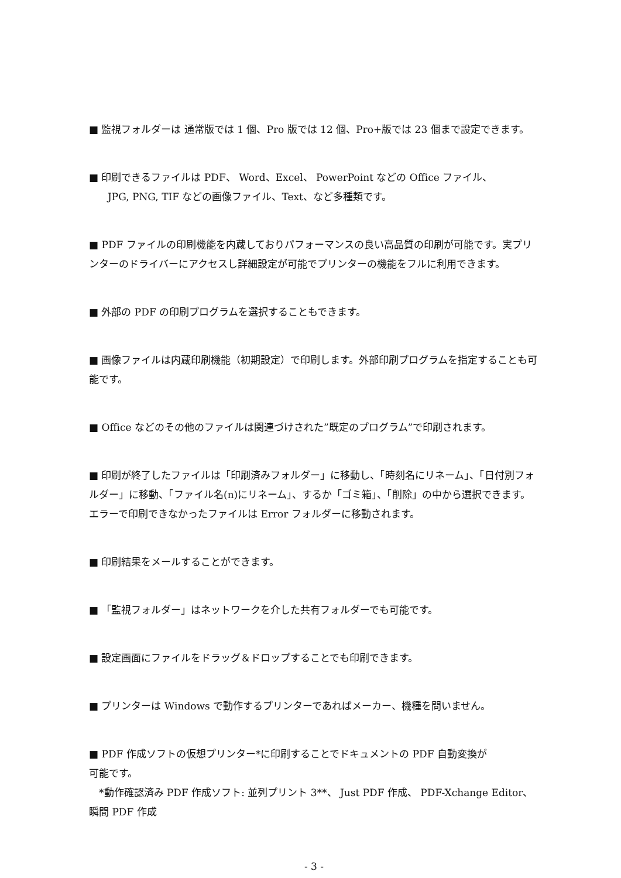■ 監視フォルダーは 通常版では 1 個、Pro 版では 12 個、Pro+版では 23 個まで設定できます。
■ 印刷できるファイルは PDF、 Word、Excel、 PowerPoint などの Office ファイル、
JPG, PNG, TIF などの画像ファイル、Text、など多種類です。
■ PDF ファイルの印刷機能を内蔵しておりパフォーマンスの良い高品質の印刷が可能です。実プリンターのドライバーにアクセスし詳細設定が可能でプリンターの機能をフルに利用できます。
■ 外部の PDF の印刷プログラムを選択することもできます。
■ 画像ファイルは内蔵印刷機能（初期設定）で印刷します。外部印刷プログラムを指定することも可能です。
■ Office などのその他のファイルは関連づけされた”既定のプログラム”で印刷されます。
■ 印刷が終了したファイルは「印刷済みフォルダー」に移動し、「時刻名にリネーム」、「日付別フォルダー」に移動、「ファイル名(n)にリネーム」、するか「ゴミ箱」、「削除」の中から選択できます。 エラーで印刷できなかったファイルは Error フォルダーに移動されます。
■ 印刷結果をメールすることができます。
■ 「監視フォルダー」はネットワークを介した共有フォルダーでも可能です。
■ 設定画面にファイルをドラッグ＆ドロップすることでも印刷できます。
■ プリンターは Windows で動作するプリンターであればメーカー、機種を問いません。
■ PDF 作成ソフトの仮想プリンター*に印刷することでドキュメントの PDF 自動変換が
可能です。
　*動作確認済み PDF 作成ソフト: 並列プリント 3**、 Just PDF 作成、 PDF-Xchange Editor、瞬間 PDF 作成
- 3 -